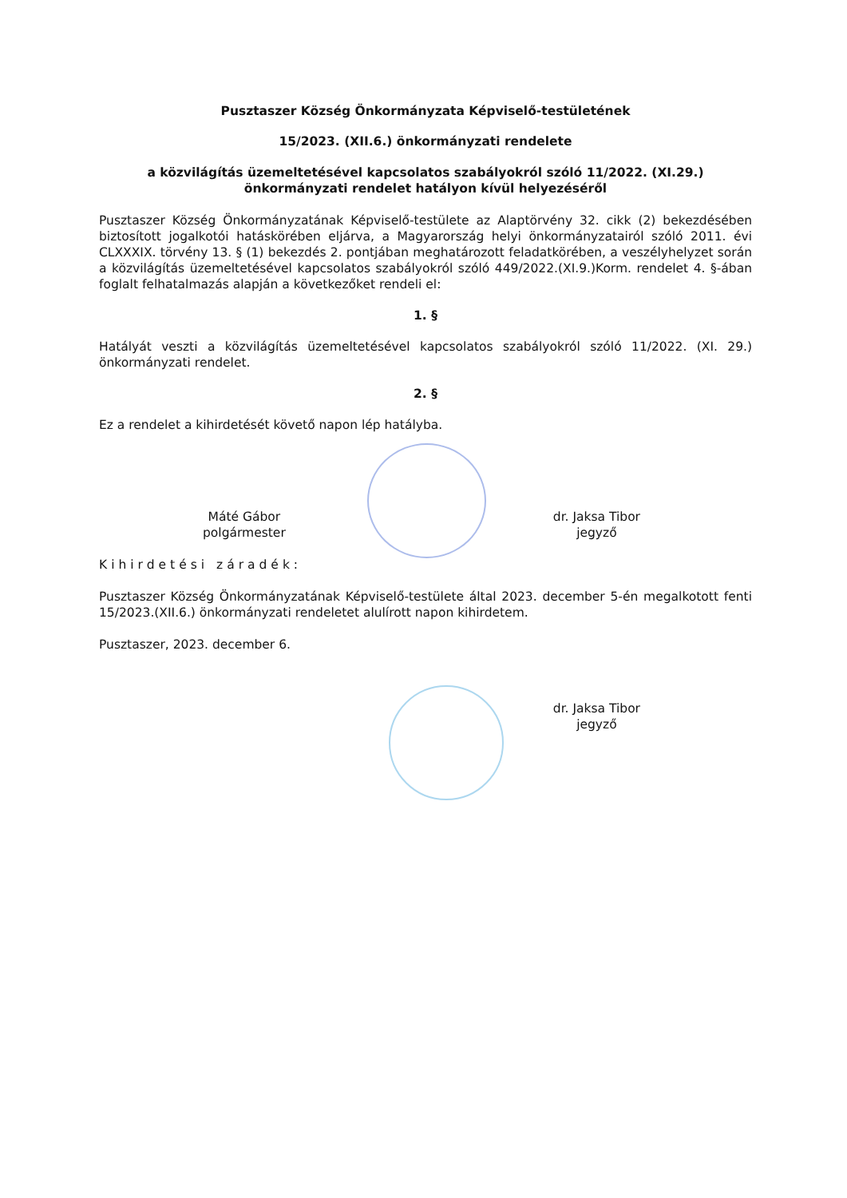Pusztaszer Község Önkormányzata Képviselő-testületének
15/2023. (XII.6.) önkormányzati rendelete
a közvilágítás üzemeltetésével kapcsolatos szabályokról szóló 11/2022. (XI.29.)
önkormányzati rendelet hatályon kívül helyezéséről
Pusztaszer Község Önkormányzatának Képviselő-testülete az Alaptörvény 32. cikk (2) bekezdésében biztosított jogalkotói hatáskörében eljárva, a Magyarország helyi önkormányzatairól szóló 2011. évi CLXXXIX. törvény 13. § (1) bekezdés 2. pontjában meghatározott feladatkörében, a veszélyhelyzet során a közvilágítás üzemeltetésével kapcsolatos szabályokról szóló 449/2022.(XI.9.)Korm. rendelet 4. §-ában foglalt felhatalmazás alapján a következőket rendeli el:
1. §
Hatályát veszti a közvilágítás üzemeltetésével kapcsolatos szabályokról szóló 11/2022. (XI. 29.) önkormányzati rendelet.
2. §
Ez a rendelet a kihirdetését követő napon lép hatályba.
Máté Gábor
polgármester
dr. Jaksa Tibor
jegyző
Kihirdetési záradék:
Pusztaszer Község Önkormányzatának Képviselő-testülete által 2023. december 5-én megalkotott fenti 15/2023.(XII.6.) önkormányzati rendeletet alulírott napon kihirdetem.
Pusztaszer, 2023. december 6.
dr. Jaksa Tibor
jegyző